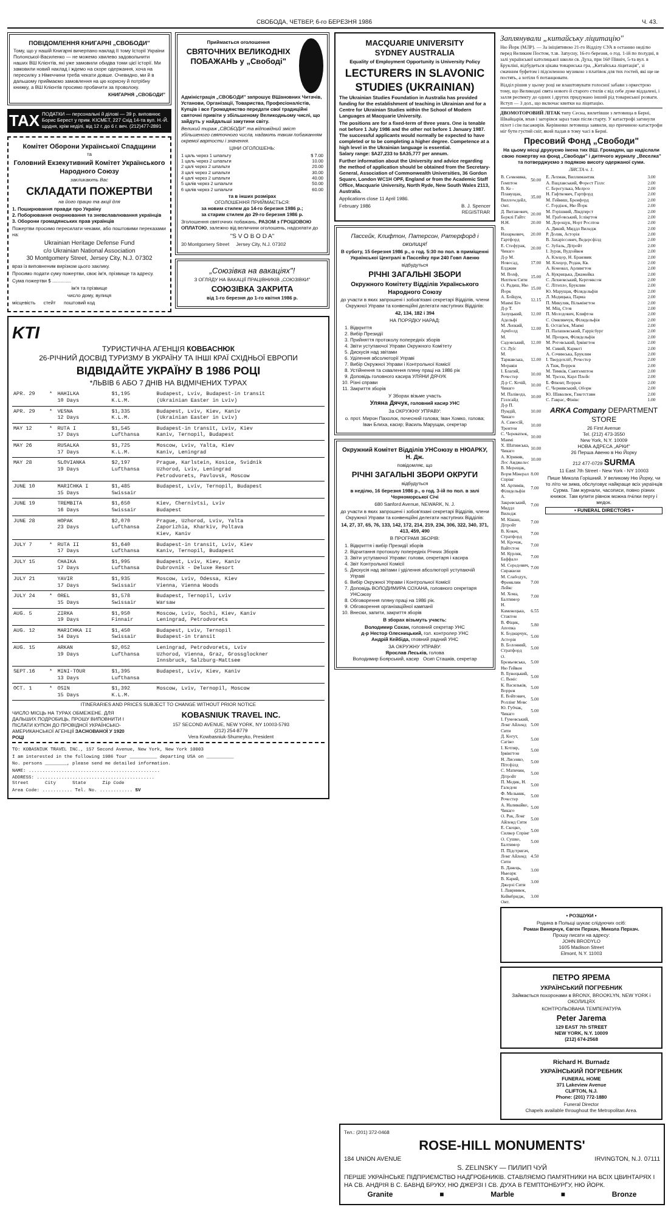СВОБОДА, ЧЕТВЕР, 6-го БЕРЕЗНЯ 1986 Ч. 43.
ПОВІДОМЛЕННЯ КНИГАРНІ „СВОБОДИ"
Тому, що у нашій Книгарні вичерпано наклад II тому Історії України Полонської-Василенко — не можемо хвилево задовольнити наших ВШ Клієнтів, які уже замовили обидва томи цієї історії. Ми замовили новий наклад і ждемо на скоре одержання, хоча на пересилку з Німеччини треба чекати довше. Очевидно, ми й в дальшому приймаємо замовлення на цю корисну й потрібну книжку, а ВШ Клієнтів просимо пробачити за проволоку.
КНИГАРНЯ „СВОБОДИ"
TAX ПОДАТКИ — персональні й ділові — 39 р. виповнює Борис Берест у прим. KICMET, 227 Схід 14-та вул. Н.-Й. щодня, крім неділі, від 12 г. до 6 г. веч. (212)477-2891
Комітет Оборони Української Спадщини
та
Головний Екзекутивний Комітет Українського Народного Союзу
закликають Вас
СКЛАДАТИ ПОЖЕРТВИ
на його працю та акції для
1. Поширювання правди про Україну
2. Поборювання очорнювання та зневславлювання українців
3. Оборони громадянських прав українців
Пожертви просимо пересилати чеками, або поштовими переказами на:
Ukrainian Heritage Defense Fund
c/o Ukrainian National Association
30 Montgomery Street, Jersey City, N.J. 07302
враз із виповненим вирізком цього закликy.
Просимо подати суму пожертви, своє ім'я, прізвище та адресу.
Сума пожертви $ ..............
ім'я та прізвище
число дому, вулиця
місцевість стейт поштовий код
Приймається оголошення
СВЯТОЧНИХ ВЕЛИКОДНІХ ПОБАЖАНЬ у „Свободі"
Адміністрація „СВОБОДИ" запрошує ВШановних Читачів, Установи, Організації, Товариства, Професіоналістів, Купців і все Громадянство передати свої традиційні святочні привіти у збільшеному Великодньому числі, що зайдуть у найдальші закутини світу.
Великий тираж „СВОБОДИ" та відповідний зміст збільшеного святочного числа, надають таким побажанням окремої вартости і значення.
ЦІНИ ОГОЛОШЕНЬ:
| 1 цаль через 1 шпальту | $ 7.00 |
| 1 цаль через 2 шпальти | 10.00 |
| 2 цалі через 2 шпальти | 20.00 |
| 3 цалі через 2 шпальти | 30.00 |
| 4 цалі через 2 шпальти | 40.00 |
| 5 цалів через 2 шпальти | 50.00 |
| 6 цалів через 2 шпальти | 60.00 |
та в інших розмірах
ОГОЛОШЕННЯ ПРИЙМАЄТЬСЯ:
за новим стилем до 14-го березня 1986 р.;
за старим стилем до 29-го березня 1986 р.
Зголошення святочних побажань, РАЗОМ з ГРОШОВОЮ ОПЛАТОЮ, залежно від величини оголошень, надсилати до
"S V O B O D A"
30 Montgomery Street Jersey City, N.J. 07302
„Союзівка на вакаціях"!
З ОГЛЯДУ НА ВАКАЦІЇ ПРАЦІВНИКІВ „СОЮЗІВКИ"
СОЮЗІВКА ЗАКРИТА
від 1-го березня до 1-го квітня 1986 р.
KTI
ТУРИСТИЧНА АГЕНЦІЯ КОВБАСНЮК
26-РІЧНИЙ ДОСВІД ТУРИЗМУ В УКРАЇНУ ТА ІНШІ КРАЇ СХІДНЬОЇ ЕВРОПИ
ВІДВІДАЙТЕ УКРАЇНУ В 1986 РОЦІ
*ЛЬВІВ 6 АБО 7 ДНІВ НА ВІДМІЧЕНИХ ТУРАХ
| APR. 29 | * | HAHILKA 10 Days | $1,195 K.L.M. | Budapest, Lviv, Budapest-in transit (Ukrainian Easter in Lviv) |
| APR. 29 | * | VESNA 12 Days | $1,335 K.L.M. | Budapest, Lviv, Kiev, Kaniv (Ukrainian Easter in Lviv) |
| MAY 12 | * | RUTA I 17 Days | $1,545 Lufthansa | Budapest-in transit, Lviv, Kiev Kaniv, Ternopil, Budapest |
| MAY 26 | | RUSALKA 17 Days | $1,725 K.L.M. | Moscow, Lviv, Yalta, Kiev Kaniv, Leningrad |
| MAY 28 | | SLOVIANKA 19 Days | $2,197 Lufthansa | Prague, Karlstein, Kosice, Svidnik Uzhorod, Lviv, Leningrad Petrodvorets, Pavlovsk, Moscow |
| JUNE 10 | | MARICHKA I 15 Days | $1,485 Swissair | Budapest, Lviv, Ternopil, Budapest |
| JUNE 19 | | TREMBITA 16 Days | $1,650 Swissair | Kiev, Chernivtsi, Lviv Budapest |
| JUNE 28 | | HOPAK 23 Days | $2,070 Lufthansa | Prague, Uzhorod, Lviv, Yalta Zaporizhia, Kharkiv, Poltava Kiev, Kaniv |
| JULY 7 | * | RUTA II 17 Days | $1,640 Lufthansa | Budapest-in transit, Lviv, Kiev Kaniv, Ternopil, Budapest |
| JULY 15 | | CHAIKA 17 Days | $1,995 Lufthansa | Budapest, Lviv, Kiev, Kaniv Dubrovnik - Deluxe Resort |
| JULY 21 | | YAVIR 17 Days | $1,935 Swissair | Moscow, Lviv, Odessa, Kiev Vienna, Vienna Woods |
| JULY 24 | * | OREL 15 Days | $1,578 Swissair | Budapest, Ternopil, Lviv Warsaw |
| AUG. 5 | | ZIRKA 19 Days | $1,950 Finnair | Moscow, Lviv, Sochi, Kiev, Kaniv Leningrad, Petrodvorets |
| AUG. 12 | | MARICHKA II 14 Days | $1,450 Swissair | Budapest, Lviv, Ternopil Budapest-in transit |
| AUG. 15 | | ARKAN 19 Days | $2,052 Lufthansa | Leningrad, Petrodvorets, Lviv Uzhorod, Vienna, Graz, Grossglockner Innsbruck, Salzburg-Mattsee |
| SEPT.16 | * | MINI-TOUR 13 Days | $1,395 Lufthansa | Budapest, Lviv, Kiev, Kaniv |
| OCT. 1 | * | OSIN 15 Days | $1,392 K.L.M. | Moscow, Lviv, Ternopil, Moscow |
ITINERARIES AND PRICES SUBJECT TO CHANGE WITHOUT PRIOR NOTICE
ЧИСЛО МІСЦЬ НА ТУРАХ ОБМЕЖЕНЕ. ДЛЯ ДАЛЬШИХ ПОДРОБИЦЬ, ПРОШУ ВИПОВНИТИ І ПІСЛАТИ КУПОН ДО ПРОВІДНОЇ УКРАЇНСЬКО-АМЕРИКАНСЬКОЇ АГЕНЦІЇ ЗАСНОВАНОЇ У 1920 РОЦІ
KOBASNIUK TRAVEL INC.
157 SECOND AVENUE, NEW YORK, NY 10003-5793
(212) 254-8779
Vera Kowbasniuk-Shumeyko, President
TO: KOBASNIUK TRAVEL INC., 157 Second Avenue, New York, New York 10003
I am interested in the following 1986 Tour __________ departing USA on __________
No. persons ________, please send me detailed information.
NAME: ................................................
ADDRESS: ...........................................
Street City State Zip Code
Area Code: ........... Tel. No. ............ SV
MACQUARIE UNIVERSITY
SYDNEY AUSTRALIA
Equality of Employment Opportunity is University Policy
LECTURERS IN SLAVONIC STUDIES (UKRAINIAN)
The Ukrainian Studies Foundation in Australia has provided funding for the establishment of teaching in Ukrainian and for a Centre for Ukrainian Studies within the School of Modern Languages at Macquarie University.
The positions are for a fixed-term of three years. One is tenable not before 1 July 1986 and the other not before 1 January 1987. The successful applicants would normally be expected to have completed or to be completing a higher degree. Competence at a high level in the Ukrainian language is essential.
Salary range: $A27,233 to $A35,777 per annum.
Further information about the University and advice regarding the method of application should be obtained from the Secretary-General, Association of Commonwealth Universities, 36 Gordon Square, London WC1H OPF, England or from the Academic Staff Office, Macquarie University, North Ryde, New South Wales 2113, Australia.
Applications close 11 April 1986.
February 1986 B. J. Spencer
REGISTRAR
Пассейк, Клифтон, Патерсон, Ратерфорд і околиця!
В суботу, 15 березня 1986 р., о год. 5:30 по пол. в приміщенні Української Централі в Пассейку при 240 Говп Авеню
відбудуться
РІЧНІ ЗАГАЛЬНІ ЗБОРИ
Окружного Комітету Відділів Українського Народного Союзу
до участи в яких запрошені і зобов'язані секретарі Відділів, члени Окружної Управи та конвенційні делегати наступних Відділів:
42, 134, 182 і 394
НА ПОРЯДКУ НАРАД:
1. Відкриття
2. Вибір Президії
3. Прийняття протоколу попередніх зборів
4. Звіти уступаючої Управи Окружного Комітету
5. Дискусія над звітами
6. Уділення абсолюторії Управі
7. Вибір Окружної Управи і Контрольної Комісії
8. Устійнення та схвалення пляну праці на 1986 рік
9. Доповідь головного касира УЛЯНИ ДЯЧУК
10. Різні справи
11. Закриття зборів
У Зборах візьме участь
Уляна Дячук, головний касир УНС
За ОКРУЖНУ УПРАВУ:
о. прот. Мирон Пахолок, почесний голова; Іван Хомко, голова; Іван Блиха, касир; Василь Марущак, секретар
Окружний Комітет Відділів УНСоюзу в НЮАРКУ, Н. Дж.
повідомляє, що
РІЧНІ ЗАГАЛЬНІ ЗБОРИ ОКРУГИ
відбудуться
в неділю, 16 березня 1986 р., о год. 3-ій по пол. в залі Чорноморської Січі
680 Sanford Avenue, NEWARK, N. J.
до участи в яких запрошені і зобов'язані секретарі Відділів, члени Окружної Управи та конвенційні делегати наступних Відділів:
14, 27, 37, 65, 76, 133, 142, 172, 214, 219, 234, 306, 322, 340, 371, 413, 459, 490
В ПРОГРАМІ ЗБОРІВ:
1. Відкриття і вибір Президії зборів
2. Відчитання протоколу попередніх Річних Зборів
3. Звіти уступаючої Управи: голови, секретаря і касира
4. Звіт Контрольної Комісії
5. Дискусія над звітами і уділення абсолюторії уступаючій Управі
6. Вибір Окружної Управи і Контрольної Комісії
7. Доповідь ВОЛОДИМИРА СОХАНА, головного секретаря УНСоюзу
8. Обговорення пляну праці на 1986 рік.
9. Обговорення організаційної кампанії
10. Внески, запити, закриття зборів
В зборах візьмуть участь:
Володимир Сохан, головний секретар УНС
д-р Нестор Олесницький, гол. контролер УНС
Андрій Кейбіда, гловний радний УНС
ЗА ОКРУЖНУ УПРАВУ:
Ярослав Леськів, голова
Володимир Боярський, касир Осип Сташків, секретар
Заплянували „китайську ліцитацію"
Ню Йорк (МЛР). — За ініціятивою 21-го Відділу СУА в останню неділю перед Великим Постом, т.зв. Запусну, 16-го березня, о год. 1-ій по полудні, в залі української католицької школи св. Духа, при 160 Північ, 5-та вул. в Брукліні, відбудеться цікава товариська гра, „Китайська ліцитація", зі смачним буфетом і підсиленою музикою з платівок для тих гостей, які ще не постять, а хотіли б потанцювати.
Відділ рішив у цьому році не влаштовувати голосної забави з оркестрою тому, що Великодні свята нового й старого стилів є від себе дуже віддалені, і залля респекту до одних і других придумано інший рід товариської розваги. Вступ — 3 дол., що включає квитки на ліцитацію.
ДВОМОТОРОВИЙ ЛІТАК типу Сесна, вилетівши з летовища в Берні, Швайцарія, впав і загорівся зараз таки після старту. У катастрофі загинули пілот і сім пасажирів. Керівники летовища заявили, що причиною катастрофи міг бути густий сніг, який падав в тому часі в Берні.
Пресовий Фонд „Свободи"
На цьому місці друкуємо імена тих ВШ. Громадян, що надіслали свою пожертву на фонд „Свободи" і дитячого журналу „Веселка" та потверджуємо з подякою висоту одержаної суми.
ЛИСТА ч. 1.
| В. Семенина, Гемптон | 50.00 |
| В. Ке - Плавущак, Виллowдейл, Онт. | 35.00 |
| Д. Витанович, Берклі Гайтс | 20.00 |
| Н.Н. | 20.00 |
| В. Назаркевич, Гартфорд | 20.00 |
| Е. Стефурак, Чикаго | 20.00 |
| Д-р М. Новосад, Елджин | 17.00 |
| М. Волф, Нептюн Сити | 15.00 |
| О. Радиш, Ню Йорк | 15.00 |
| А. Бойцун, Маямі Біч | 12.15 |
| Д-р Т. Залуцький, Адельфі | 12.00 |
| М. Лепкий, Арчболд | 12.00 |
| М. Садовський, Ст. Луїс | 12.00 |
| М. Тарнавська, Моравія | 12.00 |
| І. Благий, Рочестер | 10.00 |
| Д-р С. Кочій, Чикаго | 10.00 |
| М. Палівода, Гіллсайд | 10.00 |
| Д-р П. Пундій, Чикаго | 10.00 |
| А. Самосій, Трентон | 10.00 |
| С. Череватюк, Маямі | 10.00 |
| Х. Шатинська, Чикаго | 10.00 |
| А. Юриняк, Лос Анджелес | 10.00 |
| В. Мерещак, Ворм Мінерал Спрінг | 8.00 |
| М. Артимів, Філядельфія | 7.00 |
| А. Закревський, Миддл Виледж | 7.00 |
| М. Кінаш, Дітройт | 7.00 |
| В. Ковач, Стратфорд | 7.00 |
| М. Крочак, Вайтстон | 7.00 |
| М. Курляк, Баффало | 7.00 |
| М. Середович, Сиракюзи | 7.00 |
| М. Слабодух, Френклин Лейкс | 7.00 |
| М. Хома, Балтимор | 7.00 |
| Н. Каменецька, Стактон | 6.55 |
| В. Фіцик, Апопка | 5.80 |
| К. Боднарчук, Асторія | 5.00 |
| В. Болонний, Стратфорд | 5.00 |
| О. Бреньовська, Ню Гейвен | 5.00 |
| В. Бунецький, С. Веніс | 5.00 |
| К. Васильків, Воррен | 5.00 |
| Е. Войтович, Роллінг Мовс | 5.00 |
| Ю. Губчак, Чикаго | 5.00 |
| І. Гумовський, Лонг Айленд Сити | 5.00 |
| Д. Когут, Сагіно | 5.00 |
| І. Котляр, Ірвінгтон | 5.00 |
| Н. Лисенко, Пітсфілд | 5.00 |
| С. Матичин, Дітройт | 5.00 |
| П. Медик, Н. Галедон | 5.00 |
| Ф. Мельник, Рочестер | 5.00 |
| А. Наливайко, Чикаго | 5.00 |
| О. Рак, Лонг Айленд Сити | 5.00 |
| Е. Скоцко, Силвер Спрінг | 5.00 |
| О. Сушко, Балтимор | 5.00 |
| П. Підстригач, Лонг Айленд Сити | 4.50 |
| В. Данець, Ньюарк | 3.00 |
| В. Карий, Джерзі Сити | 3.00 |
| І. Лавринюк, Кеймбридж, Онт. | 3.00 |
| Е. Лехман, Виллимантик | 3.00 |
| А. Вацлавський, Форест Гіллс | 2.00 |
| С. Берегулька, Мелроз | 2.00 |
| Н. Гафткович, Гартфорд | 2.00 |
| М. Гейниш, Бренфорд | 2.00 |
| С. Гордіюк, Ню Йорк | 2.00 |
| М. Горішний, Ліндгирст | 2.00 |
| М. Грабовський, Ісліңгтон | 2.00 |
| М. Дорощук, Норт Рослтон | 2.00 |
| А. Дикий, Миддл Виледж | 2.00 |
| Р. Доляк, Асторія | 2.00 |
| В. Захарієсевич, Ведерсфілд | 2.00 |
| С. Зубаль, Дітройт | 2.00 |
| І. Зурак, Вудгейвен | 2.00 |
| А. Клецор, Н. Бранзвик | 2.00 |
| М. Клецор, Родан, Кв. | 2.00 |
| А. Коновал, Арлингтон | 2.00 |
| А. Кукрицька, Джамейка | 2.00 |
| С. Лехновський, Кергонксон | 2.00 |
| С. Літепло, Бруклин | 2.00 |
| Ю. Марущак, Філядельфія | 2.00 |
| Л. Медицька, Парма | 2.00 |
| П. Микуляк, Вільмінгтон | 2.00 |
| М. Міц, Стов | 2.00 |
| П. Молодович, Клифтон | 2.00 |
| С. Омялянчук, Філядельфія | 2.00 |
| Б. Остап'юк, Маямі | 2.00 |
| П. Палашевський, Гаррісбург | 2.00 |
| М. Процюк, Філядельфія | 2.00 |
| М. Роговський, Ірвінгтон | 2.00 |
| М. Сивий, Карнегі | 2.00 |
| А. Сочинська, Бруклин | 2.00 |
| І. Твердохліб, Рочестер | 2.00 |
| А Тиж, Воррен | 2.00 |
| М. Тимків, Савтгемптон | 2.00 |
| М. Трезза, Карл Плейс | 2.00 |
| Б. Флюнт, Воррен | 2.00 |
| С. Чернявський, Оборн | 2.00 |
| Ю. Шавалюк, Гакетставн | 2.00 |
| С. Гаврас, Фінікс | 1.00 |
ARKA Company DEPARTMENT STORE
26 First Avenue
Tel. (212) 473-3550
New York, N.Y. 10009
НОВА АДРЕСА „АРКИ"
26 Перша Авеню в Ню Йорку
212 477-0729 SURMA
11 East 7th Street - New York - NY 10003
Пише Микола Горішний. У великому Ню Йорку, чи то літо чи зима, обслуговує найкраще всіх українців Сурма. Там журнали, часописи, повно різних книжок. Там купити рівнож можна пчілки пергу і медок.
• FUNERAL DIRECTORS •
• РОЗШУКИ •
Родина в Польщі шукає слідуючих осіб:
Роман Винярчук, Євген Перхач, Микола Перхач.
Прошу писати на адресу:
JOHN BRODYLO
1605 Madison Street
Elmont, N.Y. 11003
ПЕТРО ЯРЕМА
УКРАЇНСЬКИЙ ПОГРЕБНИК
Займається похоронами в BRONX, BROOKLYN, NEW YORK і ОКОЛИЦЯХ
КОНТРОЛЬОВАНА ТЕМПЕРАТУРА
Peter Jarema
129 EAST 7th STREET
NEW YORK, N.Y. 10009
(212) 674-2568
Richard H. Burnadz
УКРАЇНСЬКИЙ ПОГРЕБНИК
FUNERAL HOME
371 Lakeview Avenue
CLIFTON, N.J.
Phone: (201) 772-1880
Funeral Director
Chapels available throughout the Metropolitan Area.
Тел.: (201) 372-0468
ROSE-HILL MONUMENTS'
184 UNION AVENUE IRVINGTON, N.J. 07111
S. ZELINSKY — ПИЛИП ЧУЙ
ПЕРШЕ УКРАЇНСЬКЕ ПІДПРИЄМСТВО НАДГРОБНИКІВ. СТАВЛЯЄМО ПАМ'ЯТНИКИ НА ВСІХ ЦВИНТАРЯХ І НА СВ. АНДРІЯ В С. БАВНД БРУКУ, НЮ ДЖЕРЗІ І СВ. ДУХА В ГЕМПТОНБУРГУ, НЮ ЙОРК.
Granite ■ Marble ■ Bronze